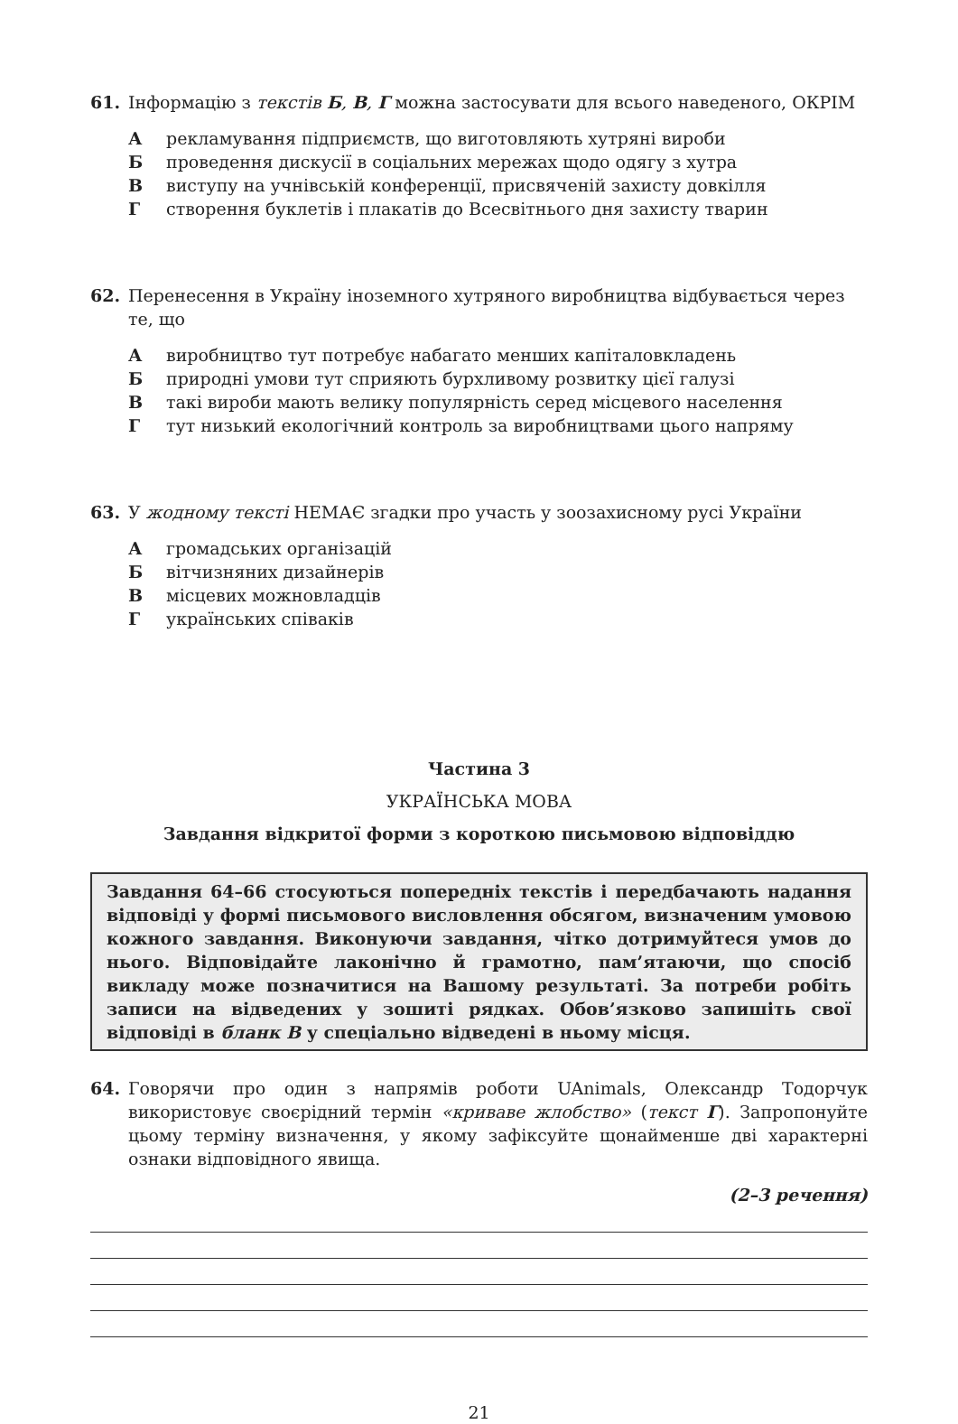61. Інформацію з текстів Б, В, Г можна застосувати для всього наведеного, ОКРІМ
Арекламування підприємств, що виготовляють хутряні вироби
Бпроведення дискусії в соціальних мережах щодо одягу з хутра
Ввиступу на учнівській конференції, присвяченій захисту довкілля
Гстворення буклетів і плакатів до Всесвітнього дня захисту тварин
62. Перенесення в Україну іноземного хутряного виробництва відбувається через те, що
Авиробництво тут потребує набагато менших капіталовкладень
Бприродні умови тут сприяють бурхливому розвитку цієї галузі
Втакі вироби мають велику популярність серед місцевого населення
Гтут низький екологічний контроль за виробництвами цього напряму
63. У жодному тексті НЕМАЄ згадки про участь у зоозахисному русі України
Агромадських організацій
Бвітчизняних дизайнерів
Вмісцевих можновладців
Гукраїнських співаків
Частина 3
УКРАЇНСЬКА МОВА
Завдання відкритої форми з короткою письмовою відповіддю
Завдання 64–66 стосуються попередніх текстів і передбачають надання відповіді у формі письмового висловлення обсягом, визначеним умовою кожного завдання. Виконуючи завдання, чітко дотримуйтеся умов до нього. Відповідайте лаконічно й грамотно, пам’ятаючи, що спосіб викладу може позначитися на Вашому результаті. За потреби робіть записи на відведених у зошиті рядках. Обов’язково запишіть свої відповіді в бланк В у спеціально відведені в ньому місця.
64. Говорячи про один з напрямів роботи UAnimals, Олександр Тодорчук використовує своєрідний термін «криваве жлобство» (текст Г). Запропонуйте цьому терміну визначення, у якому зафіксуйте щонайменше дві характерні ознаки відповідного явища.
(2–3 речення)
21